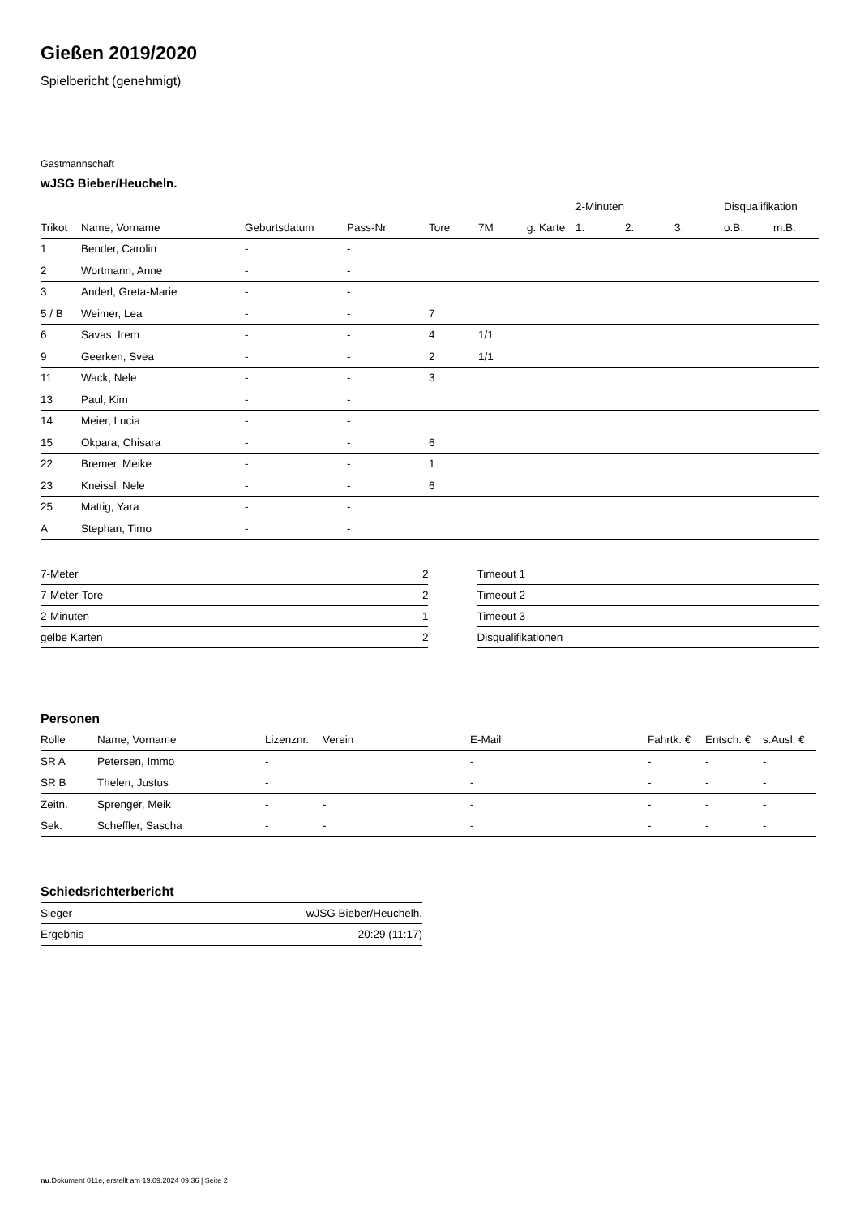Gießen 2019/2020
Spielbericht (genehmigt)
Gastmannschaft
wJSG Bieber/Heucheln.
| | | | | | | | 2-Minuten | | | Disqualifikation | |
| --- | --- | --- | --- | --- | --- | --- | --- | --- | --- | --- | --- |
| Trikot | Name, Vorname | Geburtsdatum | Pass-Nr | Tore | 7M | g. Karte | 1. | 2. | 3. | o.B. | m.B. |
| 1 | Bender, Carolin | - | - | | | | | | | | |
| 2 | Wortmann, Anne | - | - | | | | | | | | |
| 3 | Anderl, Greta-Marie | - | - | | | | | | | | |
| 5 / B | Weimer, Lea | - | - | 7 | | | | | | | |
| 6 | Savas, Irem | - | - | 4 | 1/1 | | | | | | |
| 9 | Geerken, Svea | - | - | 2 | 1/1 | | | | | | |
| 11 | Wack, Nele | - | - | 3 | | | | | | | |
| 13 | Paul, Kim | - | - | | | | | | | | |
| 14 | Meier, Lucia | - | - | | | | | | | | |
| 15 | Okpara, Chisara | - | - | 6 | | | | | | | |
| 22 | Bremer, Meike | - | - | 1 | | | | | | | |
| 23 | Kneissl, Nele | - | - | 6 | | | | | | | |
| 25 | Mattig, Yara | - | - | | | | | | | | |
| A | Stephan, Timo | - | - | | | | | | | | |
| 7-Meter | 2 |
| 7-Meter-Tore | 2 |
| 2-Minuten | 1 |
| gelbe Karten | 2 |
| Timeout 1 |
| Timeout 2 |
| Timeout 3 |
| Disqualifikationen |
Personen
| Rolle | Name, Vorname | Lizenznr. | Verein | E-Mail | Fahrtk. € | Entsch. € | s.Ausl. € |
| --- | --- | --- | --- | --- | --- | --- | --- |
| SR A | Petersen, Immo | - | | - | - | - | - |
| SR B | Thelen, Justus | - | | - | - | - | - |
| Zeitn. | Sprenger, Meik | - | - | - | - | - | - |
| Sek. | Scheffler, Sascha | - | - | - | - | - | - |
Schiedsrichterbericht
| Sieger | wJSG Bieber/Heuchelh. |
| Ergebnis | 20:29 (11:17) |
nu.Dokument 011e, erstellt am 19.09.2024 09:36 | Seite 2